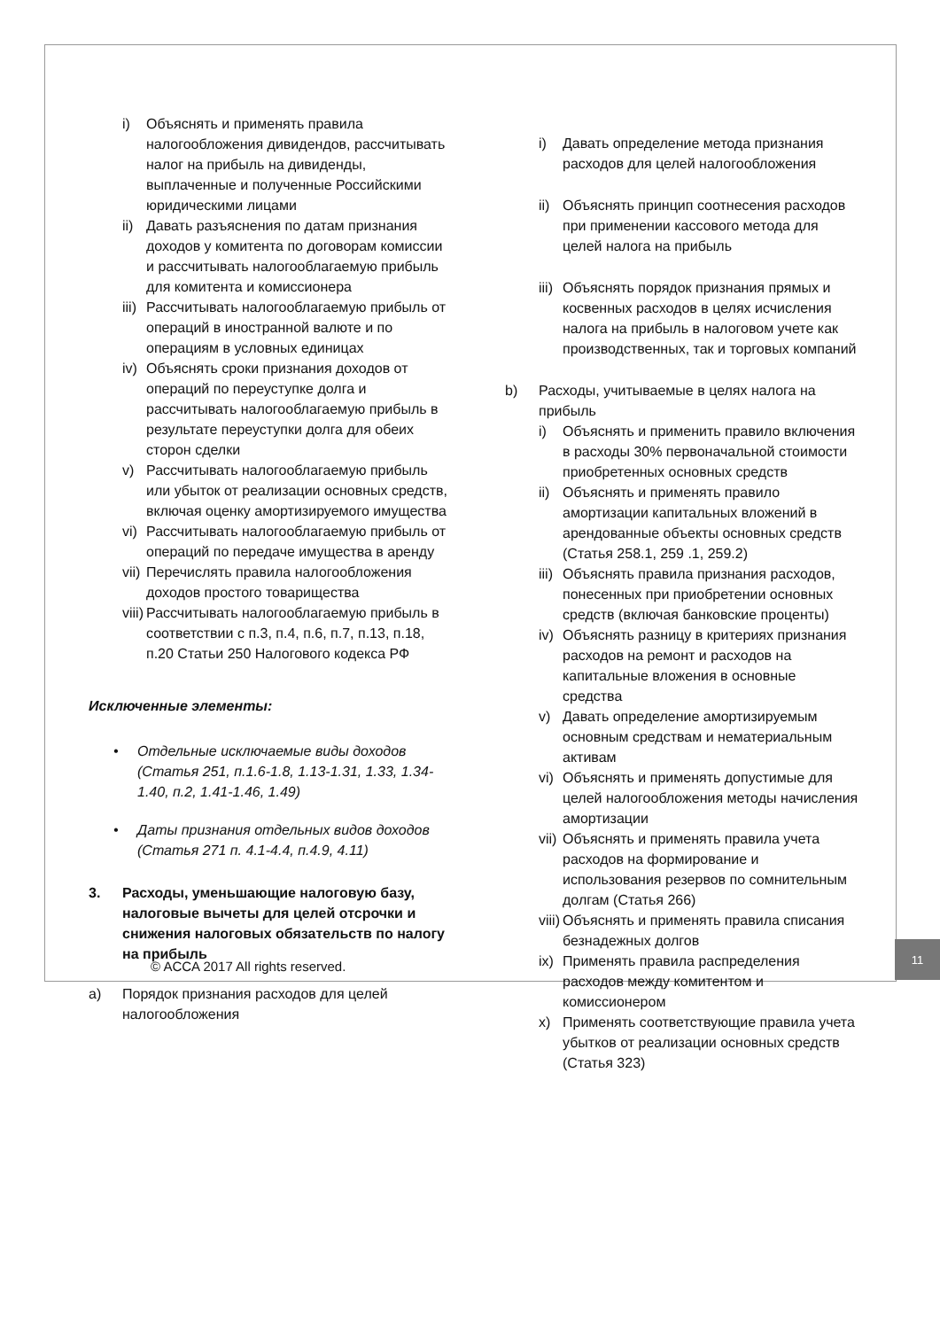i) Объяснять и применять правила налогообложения дивидендов, рассчитывать налог на прибыль на дивиденды, выплаченные и полученные Российскими юридическими лицами
ii) Давать разъяснения по датам признания доходов у комитента по договорам комиссии и рассчитывать налогооблагаемую прибыль для комитента и комиссионера
iii) Рассчитывать налогооблагаемую прибыль от операций в иностранной валюте и по операциям в условных единицах
iv) Объяснять сроки признания доходов от операций по переуступке долга и рассчитывать налогооблагаемую прибыль в результате переуступки долга для обеих сторон сделки
v) Рассчитывать налогооблагаемую прибыль или убыток от реализации основных средств, включая оценку амортизируемого имущества
vi) Рассчитывать налогооблагаемую прибыль от операций по передаче имущества в аренду
vii) Перечислять правила налогообложения доходов простого товарищества
viii) Рассчитывать налогооблагаемую прибыль в соответствии с п.3, п.4, п.6, п.7, п.13, п.18, п.20 Статьи 250 Налогового кодекса РФ
Исключенные элементы:
• Отдельные исключаемые виды доходов (Статья 251, п.1.6-1.8, 1.13-1.31, 1.33, 1.34-1.40, п.2, 1.41-1.46, 1.49)
• Даты признания отдельных видов доходов (Статья 271 п. 4.1-4.4, п.4.9, 4.11)
3. Расходы, уменьшающие налоговую базу, налоговые вычеты для целей отсрочки и снижения налоговых обязательств по налогу на прибыль
a) Порядок признания расходов для целей налогообложения
i) Давать определение метода признания расходов для целей налогообложения
ii) Объяснять принцип соотнесения расходов при применении кассового метода для целей налога на прибыль
iii) Объяснять порядок признания прямых и косвенных расходов в целях исчисления налога на прибыль в налоговом учете как производственных, так и торговых компаний
b) Расходы, учитываемые в целях налога на прибыль
i) Объяснять и применить правило включения в расходы 30% первоначальной стоимости приобретенных основных средств
ii) Объяснять и применять правило амортизации капитальных вложений в арендованные объекты основных средств (Статья 258.1, 259 .1, 259.2)
iii) Объяснять правила признания расходов, понесенных при приобретении основных средств (включая банковские проценты)
iv) Объяснять разницу в критериях признания расходов на ремонт и расходов на капитальные вложения в основные средства
v) Давать определение амортизируемым основным средствам и нематериальным активам
vi) Объяснять и применять допустимые для целей налогообложения методы начисления амортизации
vii) Объяснять и применять правила учета расходов на формирование и использования резервов по сомнительным долгам (Статья 266)
viii) Объяснять и применять правила списания безнадежных долгов
ix) Применять правила распределения расходов между комитентом и комиссионером
x) Применять соответствующие правила учета убытков от реализации основных средств (Статья 323)
© ACCA 2017 All rights reserved.
11